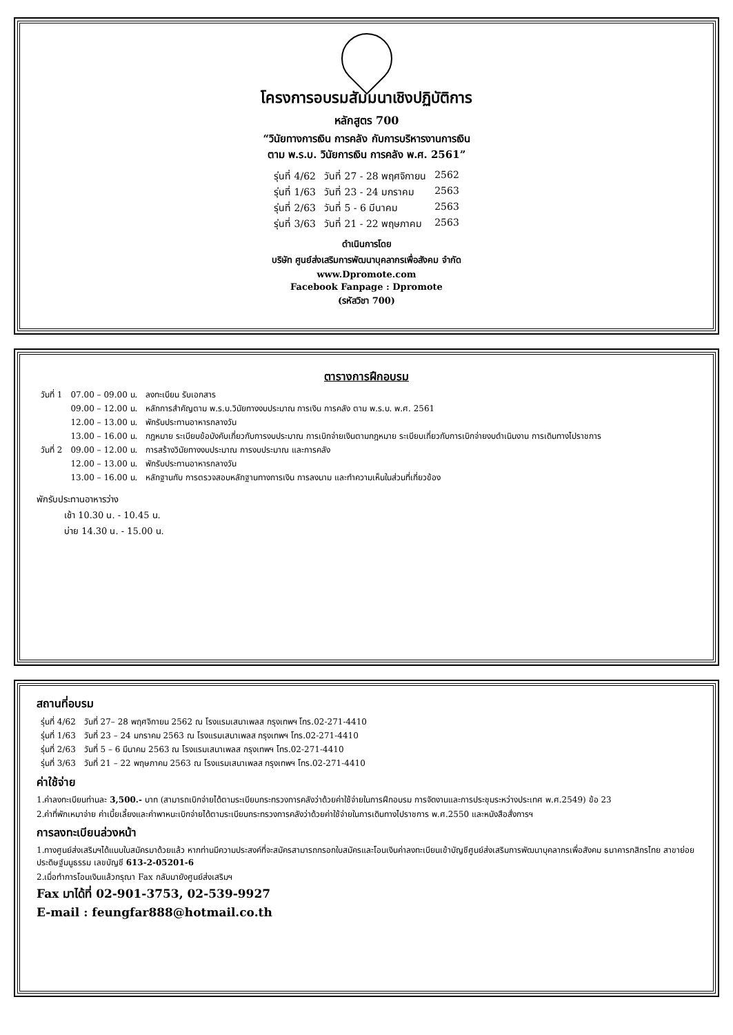โครงการอบรมสัมมนาเชิงปฏิบัติการ
หลักสูตร 700
“วินัยทางการเงิน การคลัง กับการบริหารงานการเงิน
ตาม พ.ร.บ. วินัยการเงิน การคลัง พ.ศ. 2561”
| รุ่นที่ 4/62 | วันที่ 27 - 28 พฤศจิกายน | 2562 |
| รุ่นที่ 1/63 | วันที่ 23 - 24 มกราคม | 2563 |
| รุ่นที่ 2/63 | วันที่ 5 - 6 มีนาคม | 2563 |
| รุ่นที่ 3/63 | วันที่ 21 - 22 พฤษภาคม | 2563 |
ดำเนินการโดย
บริษัท ศูนย์ส่งเสริมการพัฒนาบุคลากรเพื่อสังคม จำกัด
www.Dpromote.com
Facebook Fanpage : Dpromote
(รหัสวิชา 700)
ตารางการฝึกอบรม
| วันที่ 1 | 07.00 – 09.00 น. | ลงทะเบียน รับเอกสาร |
| | 09.00 – 12.00 น. | หลักการสำคัญตาม พ.ร.บ.วินัยทางงบประมาณ การเงิน การคลัง ตาม พ.ร.บ. พ.ศ. 2561 |
| | 12.00 – 13.00 น. | พักรับประทานอาหารกลางวัน |
| | 13.00 – 16.00 น. | กฎหมาย ระเบียบข้อบังคับเกี่ยวกับการงบประมาณ การเบิกจ่ายเงินตามกฎหมาย ระเบียบเกี่ยวกับการเบิกจ่ายงบดำเนินงาน การเดินทางไปราชการ |
| วันที่ 2 | 09.00 – 12.00 น. | การสร้างวินัยทางงบประมาณ การงบประมาณ และการคลัง |
| | 12.00 – 13.00 น. | พักรับประทานอาหารกลางวัน |
| | 13.00 – 16.00 น. | หลักฐานกับ การตรวจสอบหลักฐานทางการเงิน การลงนาม และทำความเห็นในส่วนที่เกี่ยวข้อง |
พักรับประทานอาหารว่าง
เช้า 10.30 น. - 10.45 น.
บ่าย 14.30 น. - 15.00 น.
สถานที่อบรม
| รุ่นที่ 4/62 | วันที่ 27– 28 พฤศจิกายน 2562 ณ โรงแรมเสนาเพลส กรุงเทพฯ โทร.02-271-4410 |
| รุ่นที่ 1/63 | วันที่ 23 – 24 มกราคม 2563 ณ โรงแรมเสนาเพลส กรุงเทพฯ โทร.02-271-4410 |
| รุ่นที่ 2/63 | วันที่ 5 – 6 มีนาคม 2563 ณ โรงแรมเสนาเพลส กรุงเทพฯ โทร.02-271-4410 |
| รุ่นที่ 3/63 | วันที่ 21 – 22 พฤษภาคม 2563 ณ โรงแรมเสนาเพลส กรุงเทพฯ โทร.02-271-4410 |
ค่าใช้จ่าย
1.ค่าลงทะเบียนท่านละ 3,500.- บาท (สามารถเบิกจ่ายได้ตามระเบียบกระทรวงการคลังว่าด้วยค่าใช้จ่ายในการฝึกอบรม การจัดงานและการประชุมระหว่างประเทศ พ.ศ.2549) ข้อ 23
2.ค่าที่พักเหมาจ่าย ค่าเบี้ยเลี้ยงและค่าพาหนะเบิกจ่ายได้ตามระเบียบกระทรวงการคลังว่าด้วยค่าใช้จ่ายในการเดินทางไปราชการ พ.ศ.2550 และหนังสือสั่งการฯ
การลงทะเบียนล่วงหน้า
1.ทางศูนย์ส่งเสริมฯได้แนบใบสมัครมาด้วยแล้ว หากท่านมีความประสงค์ที่จะสมัครสามารถกรอกใบสมัครและโอนเงินค่าลงทะเบียนเข้าบัญชีศูนย์ส่งเสริมการพัฒนาบุคลากรเพื่อสังคม ธนาคารกสิกรไทย สาขาย่อย ประดิษฐ์มนูธรรม เลขบัญชี 613-2-05201-6
2.เมื่อทำการโอนเงินแล้วกรุณา Fax กลับมายังศูนย์ส่งเสริมฯ
Fax มาได้ที่ 02-901-3753, 02-539-9927
E-mail : feungfar888@hotmail.co.th